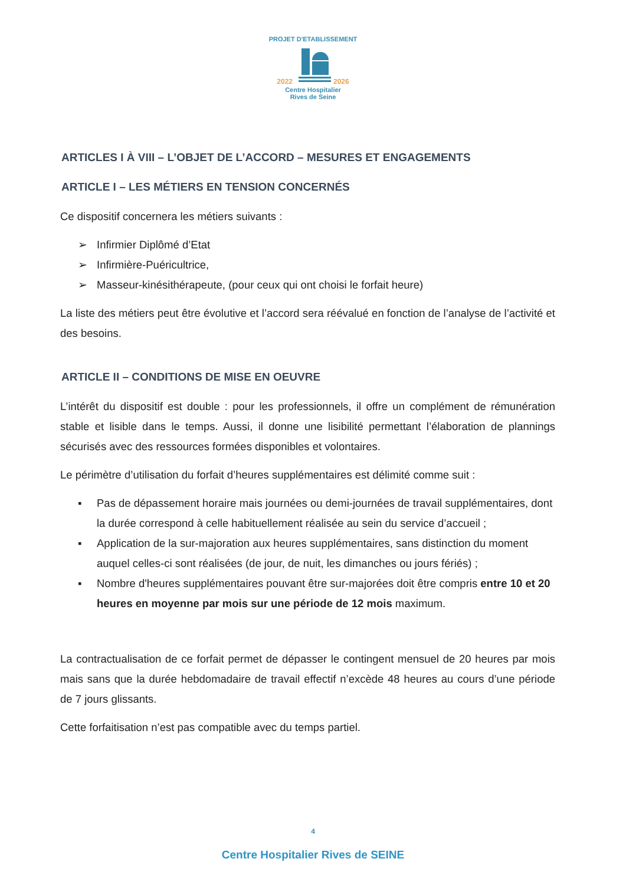PROJET D'ETABLISSEMENT
2022 2026
Centre Hospitalier
Rives de Seine
ARTICLES I À VIII – L’OBJET DE L’ACCORD – MESURES ET ENGAGEMENTS
ARTICLE I – LES MÉTIERS EN TENSION CONCERNÉS
Ce dispositif concernera les métiers suivants :
➢ Infirmier Diplômé d’Etat
➢ Infirmière-Puéricultrice,
➢ Masseur-kinésithérapeute, (pour ceux qui ont choisi le forfait heure)
La liste des métiers peut être évolutive et l’accord sera réévalué en fonction de l’analyse de l’activité et des besoins.
ARTICLE II – CONDITIONS DE MISE EN OEUVRE
L’intérêt du dispositif est double : pour les professionnels, il offre un complément de rémunération stable et lisible dans le temps. Aussi, il donne une lisibilité permettant l’élaboration de plannings sécurisés avec des ressources formées disponibles et volontaires.
Le périmètre d’utilisation du forfait d’heures supplémentaires est délimité comme suit :
▪ Pas de dépassement horaire mais journées ou demi-journées de travail supplémentaires, dont la durée correspond à celle habituellement réalisée au sein du service d’accueil ;
▪ Application de la sur-majoration aux heures supplémentaires, sans distinction du moment auquel celles-ci sont réalisées (de jour, de nuit, les dimanches ou jours fériés) ;
▪ Nombre d'heures supplémentaires pouvant être sur-majorées doit être compris entre 10 et 20 heures en moyenne par mois sur une période de 12 mois maximum.
La contractualisation de ce forfait permet de dépasser le contingent mensuel de 20 heures par mois mais sans que la durée hebdomadaire de travail effectif n’excède 48 heures au cours d’une période de 7 jours glissants.
Cette forfaitisation n’est pas compatible avec du temps partiel.
4
Centre Hospitalier Rives de SEINE